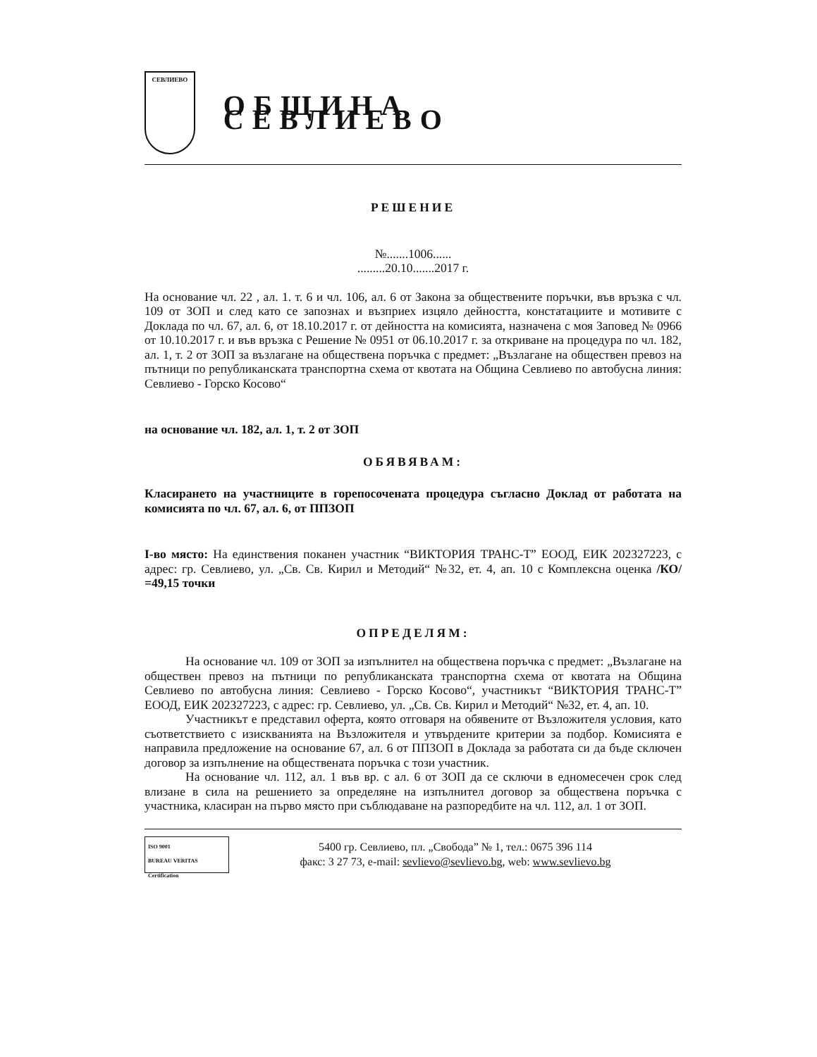СЕВЛИЕВО
ОБЩИНА СЕВЛИЕВО
РЕШЕНИЕ
№.......1006......
.........20.10.......2017 г.
На основание чл. 22 , ал. 1. т. 6 и чл. 106, ал. 6 от Закона за обществените поръчки, във връзка с чл. 109 от ЗОП и след като се запознах и възприех изцяло дейността, констатациите и мотивите с Доклада по чл. 67, ал. 6, от 18.10.2017 г. от дейността на комисията, назначена с моя Заповед № 0966 от 10.10.2017 г. и във връзка с Решение № 0951 от 06.10.2017 г. за откриване на процедура по чл. 182, ал. 1, т. 2 от ЗОП за възлагане на обществена поръчка с предмет: „Възлагане на обществен превоз на пътници по републиканската транспортна схема от квотата на Община Севлиево по автобусна линия: Севлиево - Горско Косово“
на основание чл. 182, ал. 1, т. 2 от ЗОП
ОБЯВЯВАМ:
Класирането на участниците в горепосочената процедура съгласно Доклад от работата на комисията по чл. 67, ал. 6, от ППЗОП
I-во място: На единствения поканен участник “ВИКТОРИЯ ТРАНС-Т” ЕООД, ЕИК 202327223, с адрес: гр. Севлиево, ул. „Св. Св. Кирил и Методий“ №32, ет. 4, ап. 10 с Комплексна оценка /КО/ =49,15 точки
ОПРЕДЕЛЯМ:
На основание чл. 109 от ЗОП за изпълнител на обществена поръчка с предмет: „Възлагане на обществен превоз на пътници по републиканската транспортна схема от квотата на Община Севлиево по автобусна линия: Севлиево - Горско Косово“, участникът “ВИКТОРИЯ ТРАНС-Т” ЕООД, ЕИК 202327223, с адрес: гр. Севлиево, ул. „Св. Св. Кирил и Методий“ №32, ет. 4, ап. 10.
Участникът е представил оферта, която отговаря на обявените от Възложителя условия, като съответствието с изискванията на Възложителя и утвърдените критерии за подбор. Комисията е направила предложение на основание 67, ал. 6 от ППЗОП в Доклада за работата си да бъде сключен договор за изпълнение на обществената поръчка с този участник.
На основание чл. 112, ал. 1 във вр. с ал. 6 от ЗОП да се сключи в едномесечен срок след влизане в сила на решението за определяне на изпълнител договор за обществена поръчка с участника, класиран на първо място при съблюдаване на разпоредбите на чл. 112, ал. 1 от ЗОП.
ISO 9001
BUREAU VERITAS
Certification
5400 гр. Севлиево, пл. „Свобода” № 1, тел.: 0675 396 114
факс: 3 27 73, e-mail: sevlievo@sevlievo.bg, web: www.sevlievo.bg